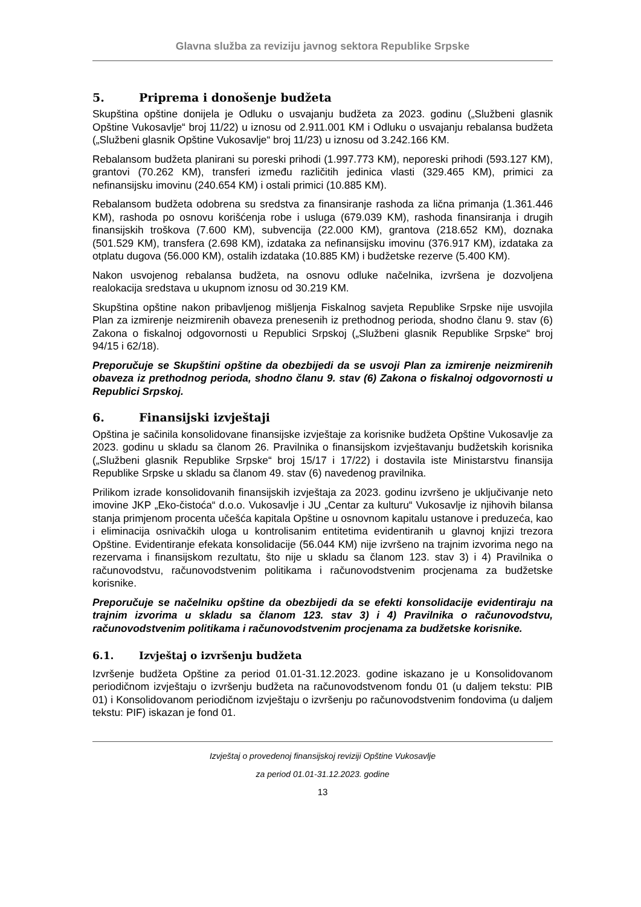Glavna služba za reviziju javnog sektora Republike Srpske
5. Priprema i donošenje budžeta
Skupština opštine donijela je Odluku o usvajanju budžeta za 2023. godinu („Službeni glasnik Opštine Vukosavlje“ broj 11/22) u iznosu od 2.911.001 KM i Odluku o usvajanju rebalansa budžeta („Službeni glasnik Opštine Vukosavlje“ broj 11/23) u iznosu od 3.242.166 KM.
Rebalansom budžeta planirani su poreski prihodi (1.997.773 KM), neporeski prihodi (593.127 KM), grantovi (70.262 KM), transferi između različitih jedinica vlasti (329.465 KM), primici za nefinansijsku imovinu (240.654 KM) i ostali primici (10.885 KM).
Rebalansom budžeta odobrena su sredstva za finansiranje rashoda za lična primanja (1.361.446 KM), rashoda po osnovu korišćenja robe i usluga (679.039 KM), rashoda finansiranja i drugih finansijskih troškova (7.600 KM), subvencija (22.000 KM), grantova (218.652 KM), doznaka (501.529 KM), transfera (2.698 KM), izdataka za nefinansijsku imovinu (376.917 KM), izdataka za otplatu dugova (56.000 KM), ostalih izdataka (10.885 KM) i budžetske rezerve (5.400 KM).
Nakon usvojenog rebalansa budžeta, na osnovu odluke načelnika, izvršena je dozvoljena realokacija sredstava u ukupnom iznosu od 30.219 KM.
Skupština opštine nakon pribavljenog mišljenja Fiskalnog savjeta Republike Srpske nije usvojila Plan za izmirenje neizmirenih obaveza prenesenih iz prethodnog perioda, shodno članu 9. stav (6) Zakona o fiskalnoj odgovornosti u Republici Srpskoj („Službeni glasnik Republike Srpske“ broj 94/15 i 62/18).
Preporučuje se Skupštini opštine da obezbijedi da se usvoji Plan za izmirenje neizmirenih obaveza iz prethodnog perioda, shodno članu 9. stav (6) Zakona o fiskalnoj odgovornosti u Republici Srpskoj.
6. Finansijski izvještaji
Opština je sačinila konsolidovane finansijske izvještaje za korisnike budžeta Opštine Vukosavlje za 2023. godinu u skladu sa članom 26. Pravilnika o finansijskom izvještavanju budžetskih korisnika („Službeni glasnik Republike Srpske“ broj 15/17 i 17/22) i dostavila iste Ministarstvu finansija Republike Srpske u skladu sa članom 49. stav (6) navedenog pravilnika.
Prilikom izrade konsolidovanih finansijskih izvještaja za 2023. godinu izvršeno je uključivanje neto imovine JKP „Eko-čistoća“ d.o.o. Vukosavlje i JU „Centar za kulturu“ Vukosavlje iz njihovih bilansa stanja primjenom procenta učešća kapitala Opštine u osnovnom kapitalu ustanove i preduzeća, kao i eliminacija osnivačkih uloga u kontrolisanim entitetima evidentiranih u glavnoj knjizi trezora Opštine. Evidentiranje efekata konsolidacije (56.044 KM) nije izvršeno na trajnim izvorima nego na rezervama i finansijskom rezultatu, što nije u skladu sa članom 123. stav 3) i 4) Pravilnika o računovodstvu, računovodstvenim politikama i računovodstvenim procjenama za budžetske korisnike.
Preporučuje se načelniku opštine da obezbijedi da se efekti konsolidacije evidentiraju na trajnim izvorima u skladu sa članom 123. stav 3) i 4) Pravilnika o računovodstvu, računovodstvenim politikama i računovodstvenim procjenama za budžetske korisnike.
6.1. Izvještaj o izvršenju budžeta
Izvršenje budžeta Opštine za period 01.01-31.12.2023. godine iskazano je u Konsolidovanom periodičnom izvještaju o izvršenju budžeta na računovodstvenom fondu 01 (u daljem tekstu: PIB 01) i Konsolidovanom periodičnom izvještaju o izvršenju po računovodstvenim fondovima (u daljem tekstu: PIF) iskazan je fond 01.
Izvještaj o provedenoj finansijskoj reviziji Opštine Vukosavlje
za period 01.01-31.12.2023. godine
13